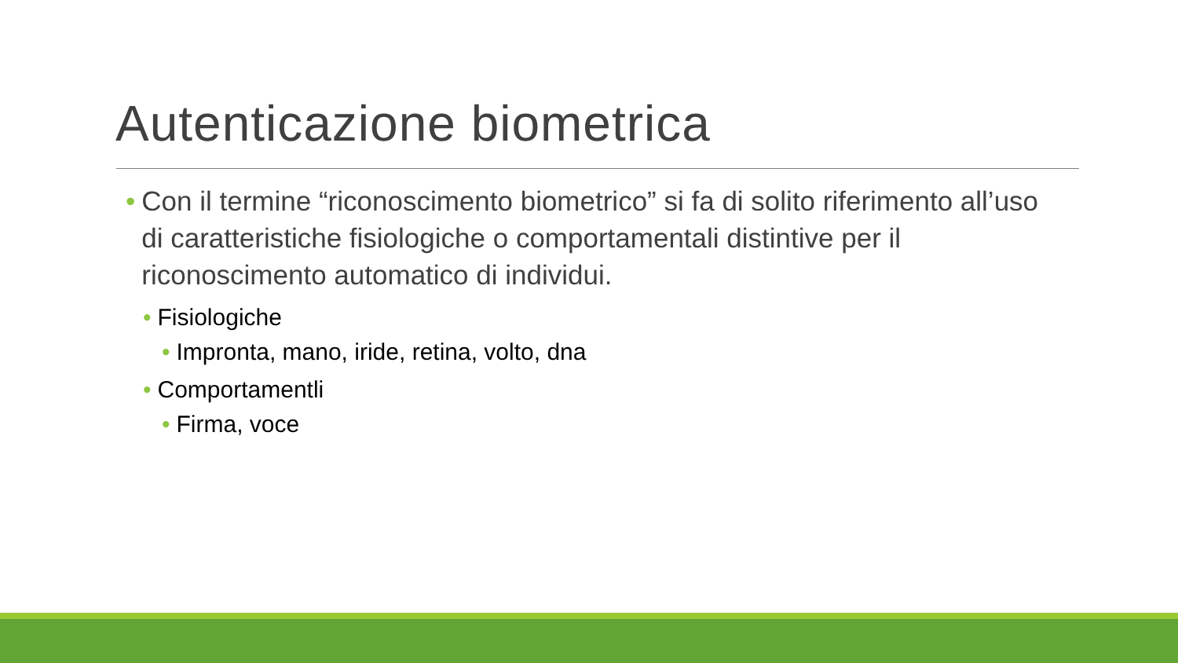Autenticazione biometrica
• Con il termine “riconoscimento biometrico” si fa di solito riferimento all’uso di caratteristiche fisiologiche o comportamentali distintive per il riconoscimento automatico di individui.
• Fisiologiche
• Impronta, mano, iride, retina, volto, dna
• Comportamentli
• Firma, voce